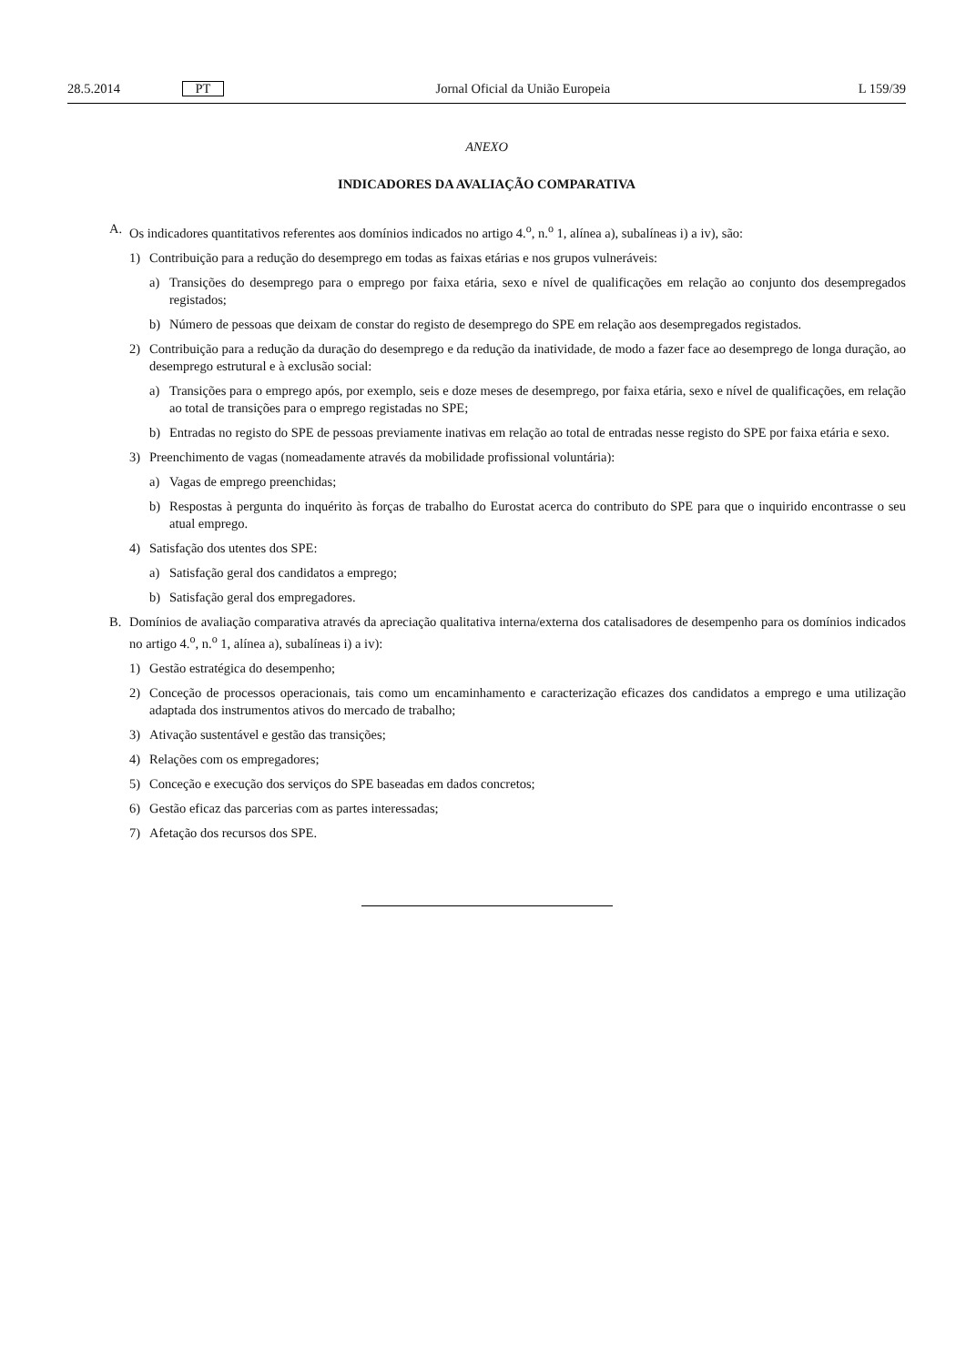28.5.2014 PT Jornal Oficial da União Europeia L 159/39
ANEXO
INDICADORES DA AVALIAÇÃO COMPARATIVA
A. Os indicadores quantitativos referentes aos domínios indicados no artigo 4.<sup>o</sup>, n.<sup>o</sup> 1, alínea a), subalíneas i) a iv), são:
1) Contribuição para a redução do desemprego em todas as faixas etárias e nos grupos vulneráveis:
a) Transições do desemprego para o emprego por faixa etária, sexo e nível de qualificações em relação ao conjunto dos desempregados registados;
b) Número de pessoas que deixam de constar do registo de desemprego do SPE em relação aos desempregados registados.
2) Contribuição para a redução da duração do desemprego e da redução da inatividade, de modo a fazer face ao desemprego de longa duração, ao desemprego estrutural e à exclusão social:
a) Transições para o emprego após, por exemplo, seis e doze meses de desemprego, por faixa etária, sexo e nível de qualificações, em relação ao total de transições para o emprego registadas no SPE;
b) Entradas no registo do SPE de pessoas previamente inativas em relação ao total de entradas nesse registo do SPE por faixa etária e sexo.
3) Preenchimento de vagas (nomeadamente através da mobilidade profissional voluntária):
a) Vagas de emprego preenchidas;
b) Respostas à pergunta do inquérito às forças de trabalho do Eurostat acerca do contributo do SPE para que o inquirido encontrasse o seu atual emprego.
4) Satisfação dos utentes dos SPE:
a) Satisfação geral dos candidatos a emprego;
b) Satisfação geral dos empregadores.
B. Domínios de avaliação comparativa através da apreciação qualitativa interna/externa dos catalisadores de desempenho para os domínios indicados no artigo 4.<sup>o</sup>, n.<sup>o</sup> 1, alínea a), subalíneas i) a iv):
1) Gestão estratégica do desempenho;
2) Conceção de processos operacionais, tais como um encaminhamento e caracterização eficazes dos candidatos a emprego e uma utilização adaptada dos instrumentos ativos do mercado de trabalho;
3) Ativação sustentável e gestão das transições;
4) Relações com os empregadores;
5) Conceção e execução dos serviços do SPE baseadas em dados concretos;
6) Gestão eficaz das parcerias com as partes interessadas;
7) Afetação dos recursos dos SPE.